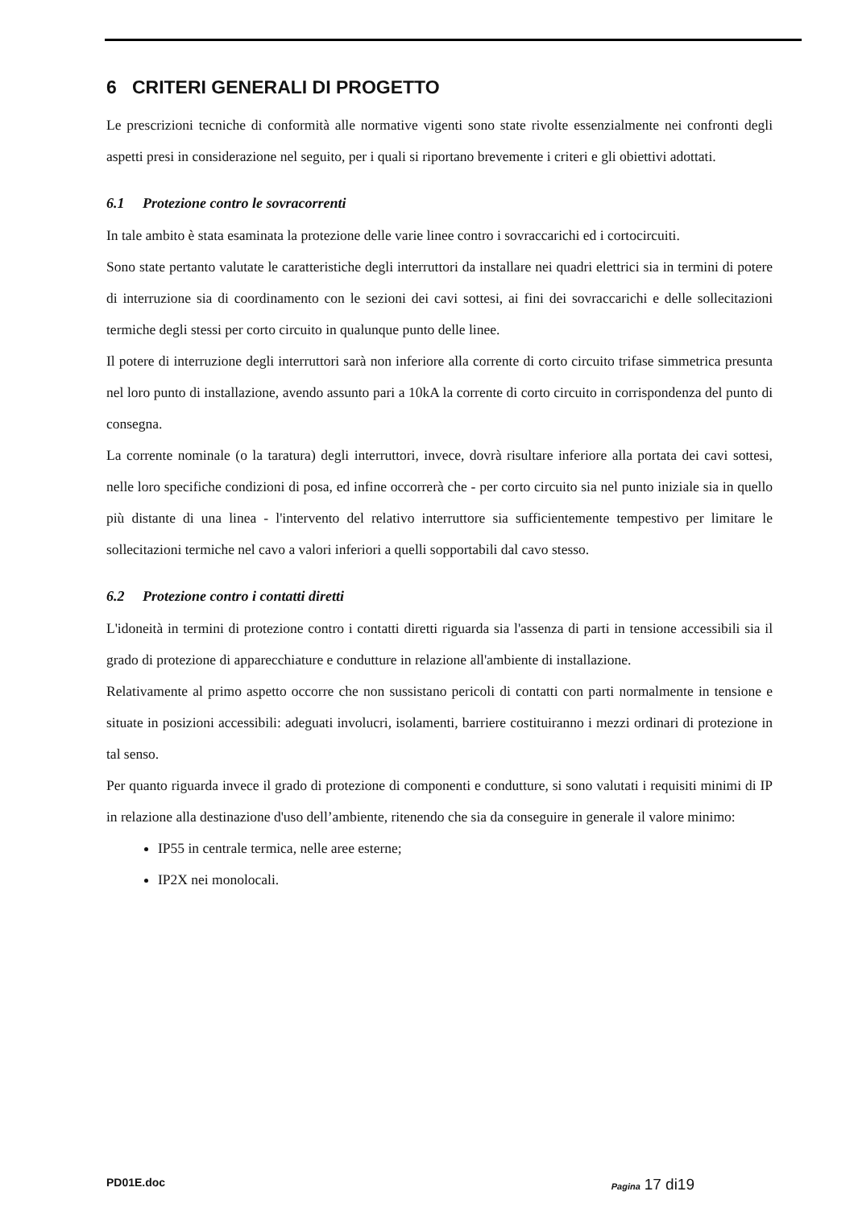6 CRITERI GENERALI DI PROGETTO
Le prescrizioni tecniche di conformità alle normative vigenti sono state rivolte essenzialmente nei confronti degli aspetti presi in considerazione nel seguito, per i quali si riportano brevemente i criteri e gli obiettivi adottati.
6.1 Protezione contro le sovracorrenti
In tale ambito è stata esaminata la protezione delle varie linee contro i sovraccarichi ed i cortocircuiti.
Sono state pertanto valutate le caratteristiche degli interruttori da installare nei quadri elettrici sia in termini di potere di interruzione sia di coordinamento con le sezioni dei cavi sottesi, ai fini dei sovraccarichi e delle sollecitazioni termiche degli stessi per corto circuito in qualunque punto delle linee.
Il potere di interruzione degli interruttori sarà non inferiore alla corrente di corto circuito trifase simmetrica presunta nel loro punto di installazione, avendo assunto pari a 10kA la corrente di corto circuito in corrispondenza del punto di consegna.
La corrente nominale (o la taratura) degli interruttori, invece, dovrà risultare inferiore alla portata dei cavi sottesi, nelle loro specifiche condizioni di posa, ed infine occorrerà che - per corto circuito sia nel punto iniziale sia in quello più distante di una linea - l'intervento del relativo interruttore sia sufficientemente tempestivo per limitare le sollecitazioni termiche nel cavo a valori inferiori a quelli sopportabili dal cavo stesso.
6.2 Protezione contro i contatti diretti
L'idoneità in termini di protezione contro i contatti diretti riguarda sia l'assenza di parti in tensione accessibili sia il grado di protezione di apparecchiature e condutture in relazione all'ambiente di installazione.
Relativamente al primo aspetto occorre che non sussistano pericoli di contatti con parti normalmente in tensione e situate in posizioni accessibili: adeguati involucri, isolamenti, barriere costituiranno i mezzi ordinari di protezione in tal senso.
Per quanto riguarda invece il grado di protezione di componenti e condutture, si sono valutati i requisiti minimi di IP in relazione alla destinazione d'uso dell’ambiente, ritenendo che sia da conseguire in generale il valore minimo:
IP55 in centrale termica, nelle aree esterne;
IP2X nei monolocali.
PD01E.doc Pagina 17 di19